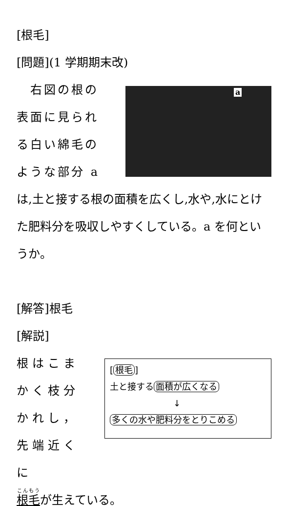[根毛]
[問題](1 学期期末改)
　右図の根の表面に見られる白い綿毛のような部分 a
a
は,土と接する根の面積を広くし,水や,水にとけた肥料分を吸収しやすくしている。a を何というか。
[解答]根毛
[解説]
根はこまかく枝分かれし，先端近くに
[根毛]
土と接する 面積が広くなる
↓
多くの水や肥料分をとりこめる
根毛が生えている。